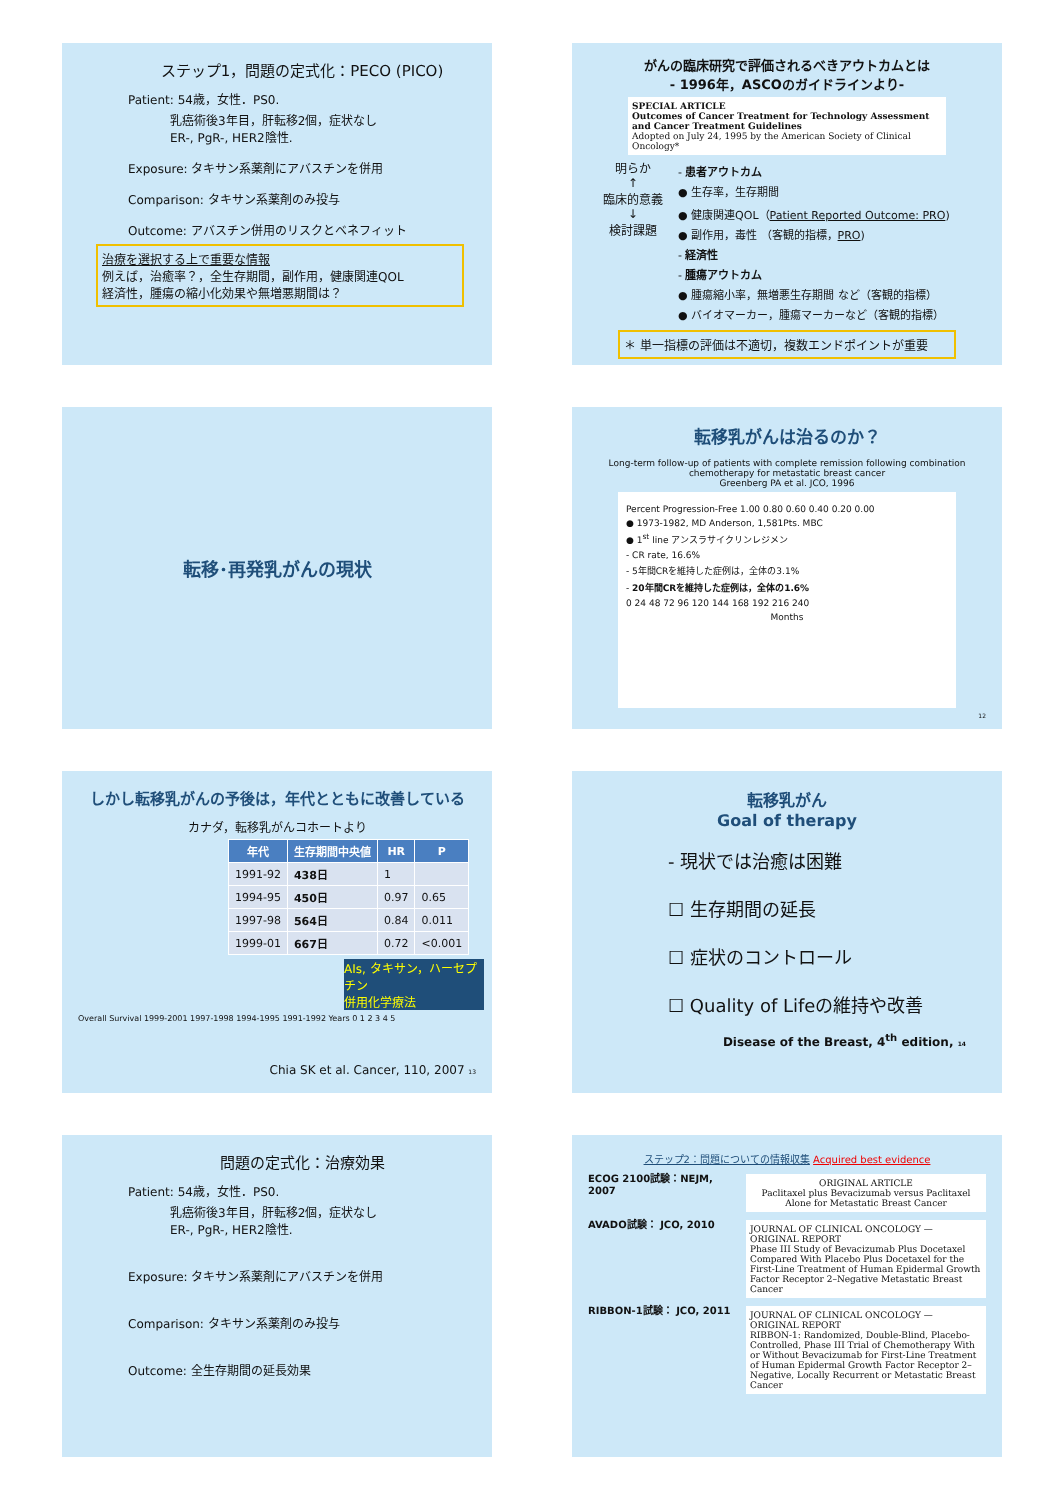ステップ1，問題の定式化：PECO (PICO)
Patient: 54歳，女性．PS0.
乳癌術後3年目，肝転移2個，症状なし
ER-, PgR-, HER2陰性.
Exposure: タキサン系薬剤にアバスチンを併用
Comparison: タキサン系薬剤のみ投与
Outcome: アバスチン併用のリスクとベネフィット
治療を選択する上で重要な情報
例えば，治癒率？，全生存期間，副作用，健康関連QOL
経済性，腫瘍の縮小化効果や無増悪期間は？
がんの臨床研究で評価されるべきアウトカムとは
- 1996年，ASCOのガイドラインより-
SPECIAL ARTICLE
Outcomes of Cancer Treatment for Technology Assessment and Cancer Treatment Guidelines
Adopted on July 24, 1995 by the American Society of Clinical Oncology*
明らか
↑
臨床的意義
↓
検討課題
- 患者アウトカム
● 生存率，生存期間
● 健康関連QOL（Patient Reported Outcome: PRO)
● 副作用，毒性 （客観的指標，PRO)
- 経済性
- 腫瘍アウトカム
● 腫瘍縮小率，無増悪生存期間 など（客観的指標）
● バイオマーカー，腫瘍マーカーなど（客観的指標）
＊ 単一指標の評価は不適切，複数エンドポイントが重要
転移･再発乳がんの現状
転移乳がんは治るのか？
Long-term follow-up of patients with complete remission following combination chemotherapy for metastatic breast cancer
Greenberg PA et al. JCO, 1996
Percent Progression-Free 1.00 0.80 0.60 0.40 0.20 0.00
● 1973-1982, MD Anderson, 1,581Pts. MBC
● 1<sup>st</sup> line アンスラサイクリンレジメン
- CR rate, 16.6%
- 5年間CRを維持した症例は，全体の3.1%
- 20年間CRを維持した症例は，全体の1.6%
0 24 48 72 96 120 144 168 192 216 240
Months
12
しかし転移乳がんの予後は，年代とともに改善している
カナダ，転移乳がんコホートより
| 年代 | 生存期間中央値 | HR | P |
| --- | --- | --- | --- |
| 1991-92 | 438日 | 1 | |
| 1994-95 | 450日 | 0.97 | 0.65 |
| 1997-98 | 564日 | 0.84 | 0.011 |
| 1999-01 | 667日 | 0.72 | <0.001 |
AIs, タキサン，ハーセプチン
併用化学療法
Overall Survival 1999-2001 1997-1998 1994-1995 1991-1992 Years 0 1 2 3 4 5
Chia SK et al. Cancer, 110, 2007 13
転移乳がん
Goal of therapy
- 現状では治癒は困難
☐ 生存期間の延長
☐ 症状のコントロール
☐ Quality of Lifeの維持や改善
Disease of the Breast, 4<sup>th</sup> edition, 14
問題の定式化：治療効果
Patient: 54歳，女性．PS0.
乳癌術後3年目，肝転移2個，症状なし
ER-, PgR-, HER2陰性.
Exposure: タキサン系薬剤にアバスチンを併用
Comparison: タキサン系薬剤のみ投与
Outcome: 全生存期間の延長効果
ステップ2：問題についての情報収集 Acquired best evidence
ECOG 2100試験：NEJM, 2007
ORIGINAL ARTICLE
Paclitaxel plus Bevacizumab versus Paclitaxel Alone for Metastatic Breast Cancer
AVADO試験： JCO, 2010
JOURNAL OF CLINICAL ONCOLOGY — ORIGINAL REPORT
Phase III Study of Bevacizumab Plus Docetaxel Compared With Placebo Plus Docetaxel for the First-Line Treatment of Human Epidermal Growth Factor Receptor 2–Negative Metastatic Breast Cancer
RIBBON-1試験： JCO, 2011
JOURNAL OF CLINICAL ONCOLOGY — ORIGINAL REPORT
RIBBON-1: Randomized, Double-Blind, Placebo-Controlled, Phase III Trial of Chemotherapy With or Without Bevacizumab for First-Line Treatment of Human Epidermal Growth Factor Receptor 2–Negative, Locally Recurrent or Metastatic Breast Cancer